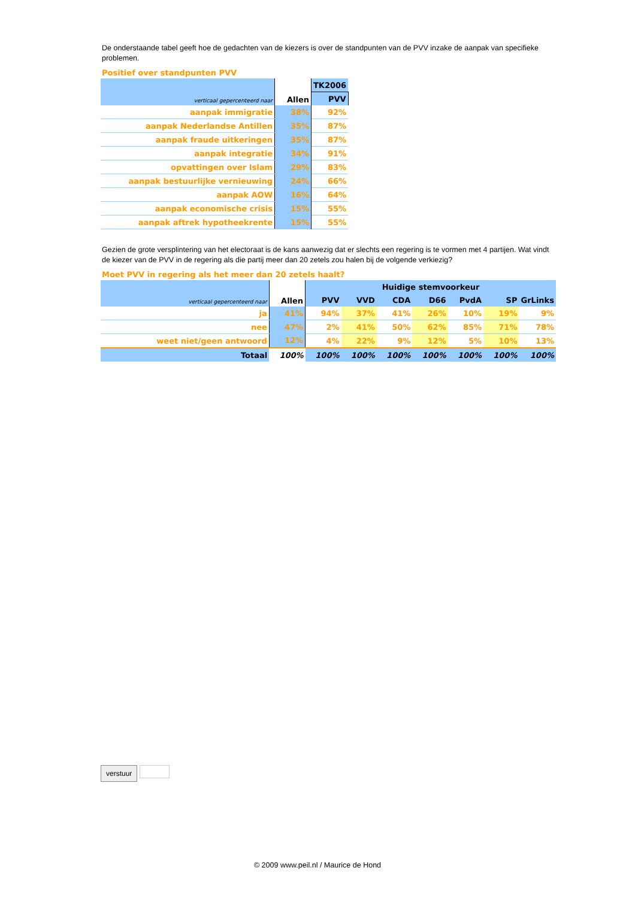De onderstaande tabel geeft hoe de gedachten van de kiezers is over de standpunten van de PVV inzake de aanpak van specifieke problemen.
Positief over standpunten PVV
| verticaal gepercenteerd naar | Allen | TK2006 |
| --- | --- | --- |
| | | PVV |
| aanpak immigratie | 38% | 92% |
| aanpak Nederlandse Antillen | 35% | 87% |
| aanpak fraude uitkeringen | 35% | 87% |
| aanpak integratie | 34% | 91% |
| opvattingen over Islam | 29% | 83% |
| aanpak bestuurlijke vernieuwing | 24% | 66% |
| aanpak AOW | 16% | 64% |
| aanpak economische crisis | 15% | 55% |
| aanpak aftrek hypotheekrente | 15% | 55% |
Gezien de grote versplintering van het electoraat is de kans aanwezig dat er slechts een regering is te vormen met 4 partijen. Wat vindt de kiezer van de PVV in de regering als die partij meer dan 20 zetels zou halen bij de volgende verkiezig?
Moet PVV in regering als het meer dan 20 zetels haalt?
| verticaal gepercenteerd naar | Allen | Huidige stemvoorkeur | | | | | | |
| --- | --- | --- | --- | --- | --- | --- | --- | --- |
| | | PVV | VVD | CDA | D66 | PvdA | SP | GrLinks |
| ja | 41% | 94% | 37% | 41% | 26% | 10% | 19% | 9% |
| nee | 47% | 2% | 41% | 50% | 62% | 85% | 71% | 78% |
| weet niet/geen antwoord | 12% | 4% | 22% | 9% | 12% | 5% | 10% | 13% |
| Totaal | 100% | 100% | 100% | 100% | 100% | 100% | 100% | 100% |
verstuur
© 2009 www.peil.nl / Maurice de Hond